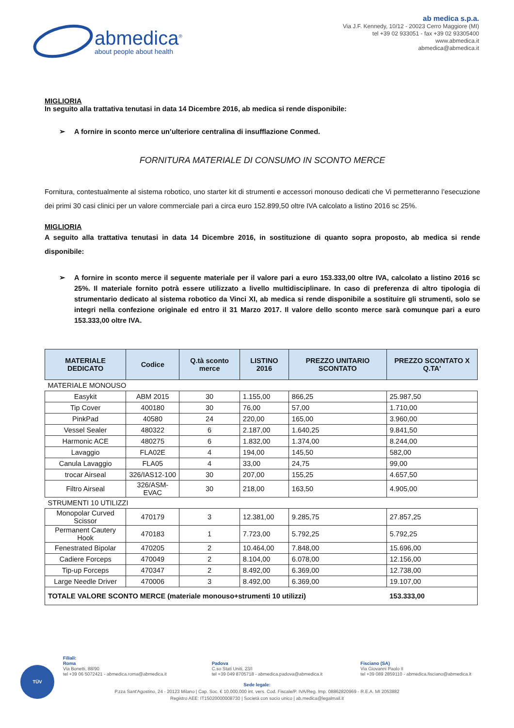abmedica<sup>®</sup>
about people about health
ab medica s.p.a.
Via J.F. Kennedy, 10/12 - 20023 Cerro Maggiore (MI)
tel +39 02 933051 - fax +39 02 93305400
www.abmedica.it
abmedica@abmedica.it
MIGLIORIA
In seguito alla trattativa tenutasi in data 14 Dicembre 2016, ab medica si rende disponibile:
➢ A fornire in sconto merce un’ulteriore centralina di insufflazione Conmed.
FORNITURA MATERIALE DI CONSUMO IN SCONTO MERCE
Fornitura, contestualmente al sistema robotico, uno starter kit di strumenti e accessori monouso dedicati che Vi permetteranno l’esecuzione dei primi 30 casi clinici per un valore commerciale pari a circa euro 152.899,50 oltre IVA calcolato a listino 2016 sc 25%.
MIGLIORIA
A seguito alla trattativa tenutasi in data 14 Dicembre 2016, in sostituzione di quanto sopra proposto, ab medica si rende disponibile:
➢ A fornire in sconto merce il seguente materiale per il valore pari a euro 153.333,00 oltre IVA, calcolato a listino 2016 sc 25%. Il materiale fornito potrà essere utilizzato a livello multidisciplinare. In caso di preferenza di altro tipologia di strumentario dedicato al sistema robotico da Vinci XI, ab medica si rende disponibile a sostituire gli strumenti, solo se integri nella confezione originale ed entro il 31 Marzo 2017. Il valore dello sconto merce sarà comunque pari a euro 153.333,00 oltre IVA.
| MATERIALE DEDICATO | Codice | Q.tà sconto merce | LISTINO 2016 | PREZZO UNITARIO SCONTATO | PREZZO SCONTATO X Q.TA' |
| --- | --- | --- | --- | --- | --- |
| MATERIALE MONOUSO | | | | | |
| Easykit | ABM 2015 | 30 | 1.155,00 | 866,25 | 25.987,50 |
| Tip Cover | 400180 | 30 | 76,00 | 57,00 | 1.710,00 |
| PinkPad | 40580 | 24 | 220,00 | 165,00 | 3.960,00 |
| Vessel Sealer | 480322 | 6 | 2.187,00 | 1.640,25 | 9.841,50 |
| Harmonic ACE | 480275 | 6 | 1.832,00 | 1.374,00 | 8.244,00 |
| Lavaggio | FLA02E | 4 | 194,00 | 145,50 | 582,00 |
| Canula Lavaggio | FLA05 | 4 | 33,00 | 24,75 | 99,00 |
| trocar Airseal | 326/IAS12-100 | 30 | 207,00 | 155,25 | 4.657,50 |
| Filtro Airseal | 326/ASM-EVAC | 30 | 218,00 | 163,50 | 4.905,00 |
| STRUMENTI 10 UTILIZZI | | | | | |
| Monopolar Curved Scissor | 470179 | 3 | 12.381,00 | 9.285,75 | 27.857,25 |
| Permanent Cautery Hook | 470183 | 1 | 7.723,00 | 5.792,25 | 5.792,25 |
| Fenestrated Bipolar | 470205 | 2 | 10.464,00 | 7.848,00 | 15.696,00 |
| Cadiere Forceps | 470049 | 2 | 8.104,00 | 6.078,00 | 12.156,00 |
| Tip-up Forceps | 470347 | 2 | 8.492,00 | 6.369,00 | 12.738,00 |
| Large Needle Driver | 470006 | 3 | 8.492,00 | 6.369,00 | 19.107,00 |
| TOTALE VALORE SCONTO MERCE (materiale monouso+strumenti 10 utilizzi) | | | | | 153.333,00 |
TÜV
Filiali:
Roma
Via Bonetti, 88/90
tel +39 06 5072421 - abmedica.roma@abmedica.it
Padova
C.so Stati Uniti, 23/I
tel +39 049 8705718 - abmedica.padova@abmedica.it
Fisciano (SA)
Via Giovanni Paolo II
tel +39 089 2859110 - abmedica.fisciano@abmedica.it
Sede legale:
P.zza Sant'Agostino, 24 - 20123 Milano | Cap. Soc. € 10.000.000 int. vers. Cod. Fiscale/P. IVA/Reg. Imp. 08862820969 - R.E.A. MI 2053882
Registro AEE: IT15020000008730 | Società con socio unico | ab.medica@legalmail.it